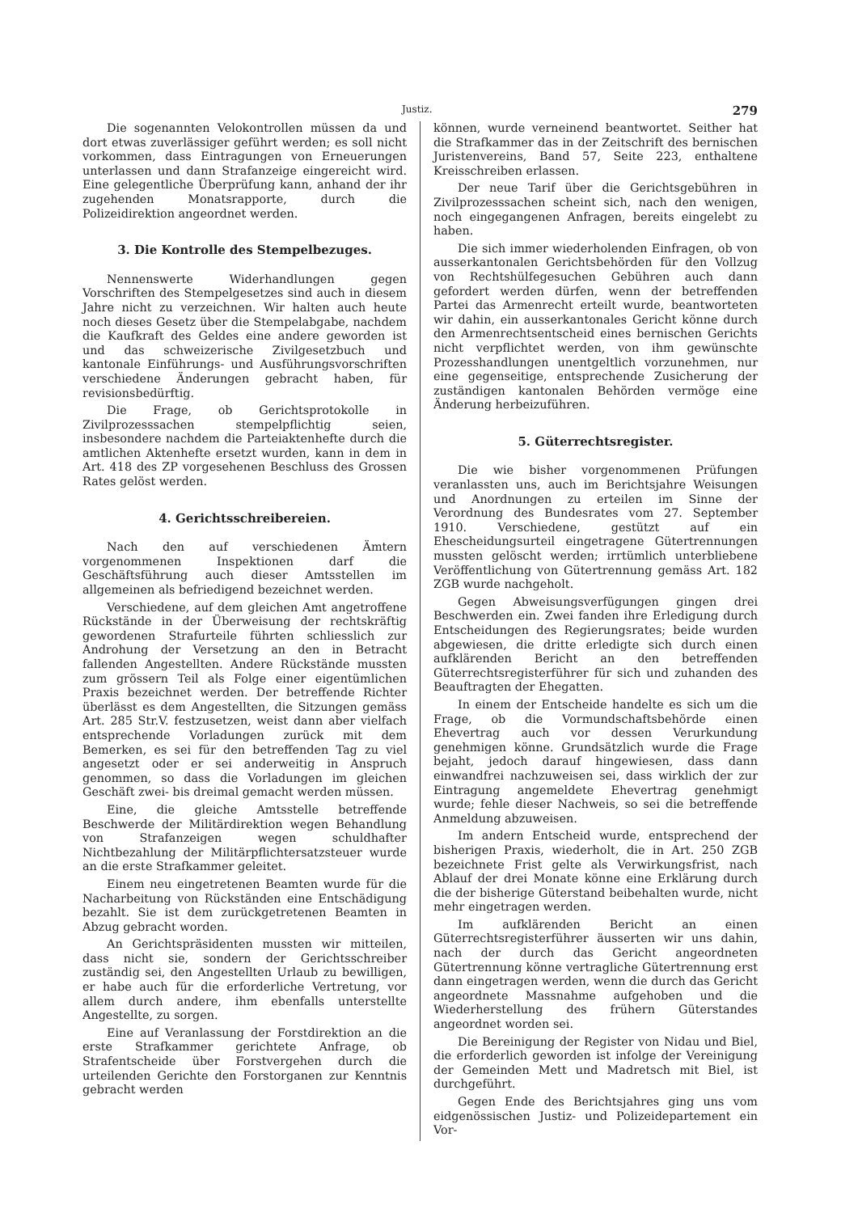Justiz. 279
Die sogenannten Velokontrollen müssen da und dort etwas zuverlässiger geführt werden; es soll nicht vorkommen, dass Eintragungen von Erneuerungen unterlassen und dann Strafanzeige eingereicht wird. Eine gelegentliche Überprüfung kann, anhand der ihr zugehenden Monatsrapporte, durch die Polizeidirektion angeordnet werden.
3. Die Kontrolle des Stempelbezuges.
Nennenswerte Widerhandlungen gegen Vorschriften des Stempelgesetzes sind auch in diesem Jahre nicht zu verzeichnen. Wir halten auch heute noch dieses Gesetz über die Stempelabgabe, nachdem die Kaufkraft des Geldes eine andere geworden ist und das schweizerische Zivilgesetzbuch und kantonale Einführungs- und Ausführungsvorschriften verschiedene Änderungen gebracht haben, für revisionsbedürftig.
Die Frage, ob Gerichtsprotokolle in Zivilprozesssachen stempelpflichtig seien, insbesondere nachdem die Parteiaktenhefte durch die amtlichen Aktenhefte ersetzt wurden, kann in dem in Art. 418 des ZP vorgesehenen Beschluss des Grossen Rates gelöst werden.
4. Gerichtsschreibereien.
Nach den auf verschiedenen Ämtern vorgenommenen Inspektionen darf die Geschäftsführung auch dieser Amtsstellen im allgemeinen als befriedigend bezeichnet werden.
Verschiedene, auf dem gleichen Amt angetroffene Rückstände in der Überweisung der rechtskräftig gewordenen Strafurteile führten schliesslich zur Androhung der Versetzung an den in Betracht fallenden Angestellten. Andere Rückstände mussten zum grössern Teil als Folge einer eigentümlichen Praxis bezeichnet werden. Der betreffende Richter überlässt es dem Angestellten, die Sitzungen gemäss Art. 285 Str.V. festzusetzen, weist dann aber vielfach entsprechende Vorladungen zurück mit dem Bemerken, es sei für den betreffenden Tag zu viel angesetzt oder er sei anderweitig in Anspruch genommen, so dass die Vorladungen im gleichen Geschäft zwei- bis dreimal gemacht werden müssen.
Eine, die gleiche Amtsstelle betreffende Beschwerde der Militärdirektion wegen Behandlung von Strafanzeigen wegen schuldhafter Nichtbezahlung der Militärpflichtersatzsteuer wurde an die erste Strafkammer geleitet.
Einem neu eingetretenen Beamten wurde für die Nacharbeitung von Rückständen eine Entschädigung bezahlt. Sie ist dem zurückgetretenen Beamten in Abzug gebracht worden.
An Gerichtspräsidenten mussten wir mitteilen, dass nicht sie, sondern der Gerichtsschreiber zuständig sei, den Angestellten Urlaub zu bewilligen, er habe auch für die erforderliche Vertretung, vor allem durch andere, ihm ebenfalls unterstellte Angestellte, zu sorgen.
Eine auf Veranlassung der Forstdirektion an die erste Strafkammer gerichtete Anfrage, ob Strafentscheide über Forstvergehen durch die urteilenden Gerichte den Forstorganen zur Kenntnis gebracht werden
können, wurde verneinend beantwortet. Seither hat die Strafkammer das in der Zeitschrift des bernischen Juristenvereins, Band 57, Seite 223, enthaltene Kreisschreiben erlassen.
Der neue Tarif über die Gerichtsgebühren in Zivilprozesssachen scheint sich, nach den wenigen, noch eingegangenen Anfragen, bereits eingelebt zu haben.
Die sich immer wiederholenden Einfragen, ob von ausserkantonalen Gerichtsbehörden für den Vollzug von Rechtshülfegesuchen Gebühren auch dann gefordert werden dürfen, wenn der betreffenden Partei das Armenrecht erteilt wurde, beantworteten wir dahin, ein ausserkantonales Gericht könne durch den Armenrechtsentscheid eines bernischen Gerichts nicht verpflichtet werden, von ihm gewünschte Prozesshandlungen unentgeltlich vorzunehmen, nur eine gegenseitige, entsprechende Zusicherung der zuständigen kantonalen Behörden vermöge eine Änderung herbeizuführen.
5. Güterrechtsregister.
Die wie bisher vorgenommenen Prüfungen veranlassten uns, auch im Berichtsjahre Weisungen und Anordnungen zu erteilen im Sinne der Verordnung des Bundesrates vom 27. September 1910. Verschiedene, gestützt auf ein Ehescheidungsurteil eingetragene Gütertrennungen mussten gelöscht werden; irrtümlich unterbliebene Veröffentlichung von Gütertrennung gemäss Art. 182 ZGB wurde nachgeholt.
Gegen Abweisungsverfügungen gingen drei Beschwerden ein. Zwei fanden ihre Erledigung durch Entscheidungen des Regierungsrates; beide wurden abgewiesen, die dritte erledigte sich durch einen aufklärenden Bericht an den betreffenden Güterrechtsregisterführer für sich und zuhanden des Beauftragten der Ehegatten.
In einem der Entscheide handelte es sich um die Frage, ob die Vormundschaftsbehörde einen Ehevertrag auch vor dessen Verurkundung genehmigen könne. Grundsätzlich wurde die Frage bejaht, jedoch darauf hingewiesen, dass dann einwandfrei nachzuweisen sei, dass wirklich der zur Eintragung angemeldete Ehevertrag genehmigt wurde; fehle dieser Nachweis, so sei die betreffende Anmeldung abzuweisen.
Im andern Entscheid wurde, entsprechend der bisherigen Praxis, wiederholt, die in Art. 250 ZGB bezeichnete Frist gelte als Verwirkungsfrist, nach Ablauf der drei Monate könne eine Erklärung durch die der bisherige Güterstand beibehalten wurde, nicht mehr eingetragen werden.
Im aufklärenden Bericht an einen Güterrechtsregisterführer äusserten wir uns dahin, nach der durch das Gericht angeordneten Gütertrennung könne vertragliche Gütertrennung erst dann eingetragen werden, wenn die durch das Gericht angeordnete Massnahme aufgehoben und die Wiederherstellung des frühern Güterstandes angeordnet worden sei.
Die Bereinigung der Register von Nidau und Biel, die erforderlich geworden ist infolge der Vereinigung der Gemeinden Mett und Madretsch mit Biel, ist durchgeführt.
Gegen Ende des Berichtsjahres ging uns vom eidgenössischen Justiz- und Polizeidepartement ein Vor-